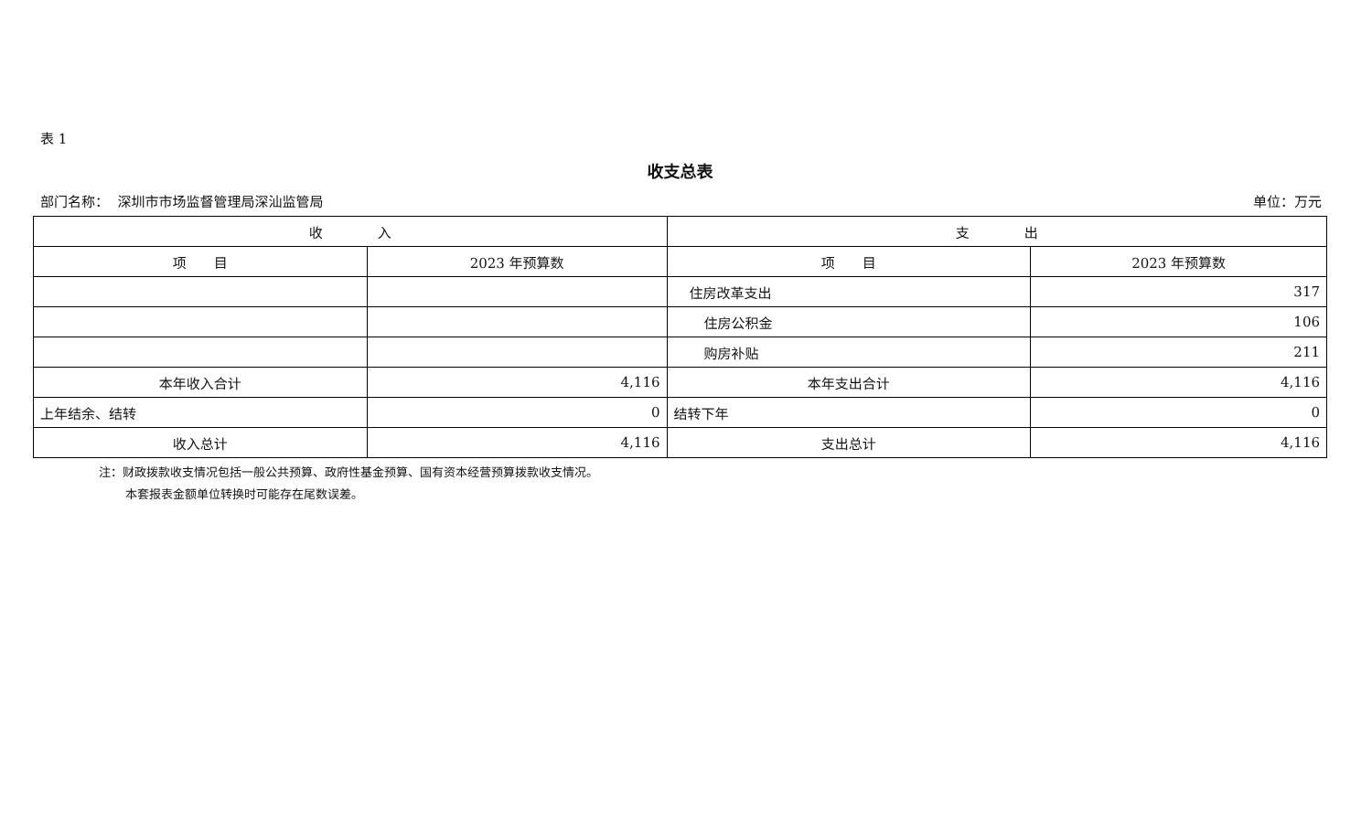表 1
收支总表
部门名称： 深圳市市场监督管理局深汕监管局 单位：万元
| 收 入 | | 支 出 | |
| --- | --- | --- | --- |
| 项 目 | 2023 年预算数 | 项 目 | 2023 年预算数 |
| | | 住房改革支出 | 317 |
| | | 住房公积金 | 106 |
| | | 购房补贴 | 211 |
| 本年收入合计 | 4,116 | 本年支出合计 | 4,116 |
| 上年结余、结转 | 0 | 结转下年 | 0 |
| 收入总计 | 4,116 | 支出总计 | 4,116 |
注：财政拨款收支情况包括一般公共预算、政府性基金预算、国有资本经营预算拨款收支情况。
本套报表金额单位转换时可能存在尾数误差。